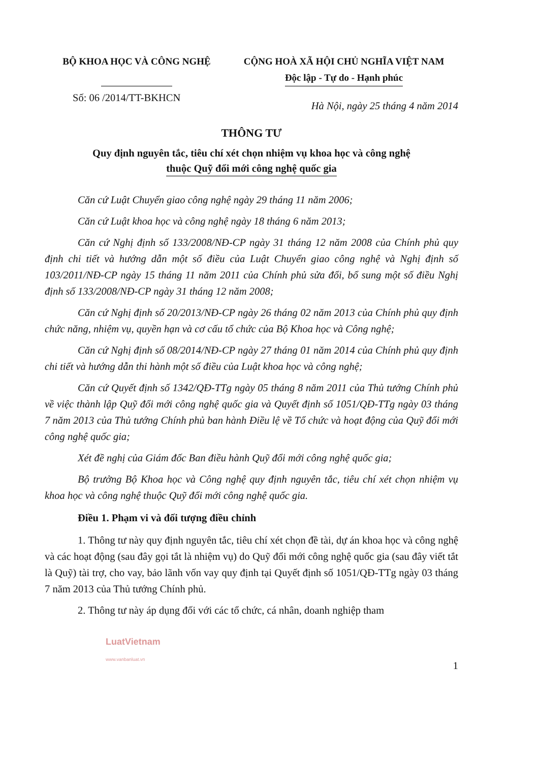BỘ KHOA HỌC VÀ CÔNG NGHỆ
CỘNG HOÀ XÃ HỘI CHỦ NGHĨA VIỆT NAM
Độc lập - Tự do - Hạnh phúc
Số: 06 /2014/TT-BKHCN
Hà Nội, ngày 25 tháng 4 năm 2014
THÔNG TƯ
Quy định nguyên tắc, tiêu chí xét chọn nhiệm vụ khoa học và công nghệ
thuộc Quỹ đổi mới công nghệ quốc gia
Căn cứ Luật Chuyển giao công nghệ ngày 29 tháng 11 năm 2006;
Căn cứ Luật khoa học và công nghệ ngày 18 tháng 6 năm 2013;
Căn cứ Nghị định số 133/2008/NĐ-CP ngày 31 tháng 12 năm 2008 của Chính phủ quy định chi tiết và hướng dẫn một số điều của Luật Chuyển giao công nghệ và Nghị định số 103/2011/NĐ-CP ngày 15 tháng 11 năm 2011 của Chính phủ sửa đổi, bổ sung một số điều Nghị định số 133/2008/NĐ-CP ngày 31 tháng 12 năm 2008;
Căn cứ Nghị định số 20/2013/NĐ-CP ngày 26 tháng 02 năm 2013 của Chính phủ quy định chức năng, nhiệm vụ, quyền hạn và cơ cấu tổ chức của Bộ Khoa học và Công nghệ;
Căn cứ Nghị định số 08/2014/NĐ-CP ngày 27 tháng 01 năm 2014 của Chính phủ quy định chi tiết và hướng dẫn thi hành một số điều của Luật khoa học và công nghệ;
Căn cứ Quyết định số 1342/QĐ-TTg ngày 05 tháng 8 năm 2011 của Thủ tướng Chính phủ về việc thành lập Quỹ đổi mới công nghệ quốc gia và Quyết định số 1051/QĐ-TTg ngày 03 tháng 7 năm 2013 của Thủ tướng Chính phủ ban hành Điều lệ về Tổ chức và hoạt động của Quỹ đổi mới công nghệ quốc gia;
Xét đề nghị của Giám đốc Ban điều hành Quỹ đổi mới công nghệ quốc gia;
Bộ trưởng Bộ Khoa học và Công nghệ quy định nguyên tắc, tiêu chí xét chọn nhiệm vụ khoa học và công nghệ thuộc Quỹ đổi mới công nghệ quốc gia.
Điều 1. Phạm vi và đối tượng điều chỉnh
1. Thông tư này quy định nguyên tắc, tiêu chí xét chọn đề tài, dự án khoa học và công nghệ và các hoạt động (sau đây gọi tắt là nhiệm vụ) do Quỹ đổi mới công nghệ quốc gia (sau đây viết tắt là Quỹ) tài trợ, cho vay, bảo lãnh vốn vay quy định tại Quyết định số 1051/QĐ-TTg ngày 03 tháng 7 năm 2013 của Thủ tướng Chính phủ.
2. Thông tư này áp dụng đối với các tổ chức, cá nhân, doanh nghiệp tham
LuatVietnam
www.vanbanluat.vn
1